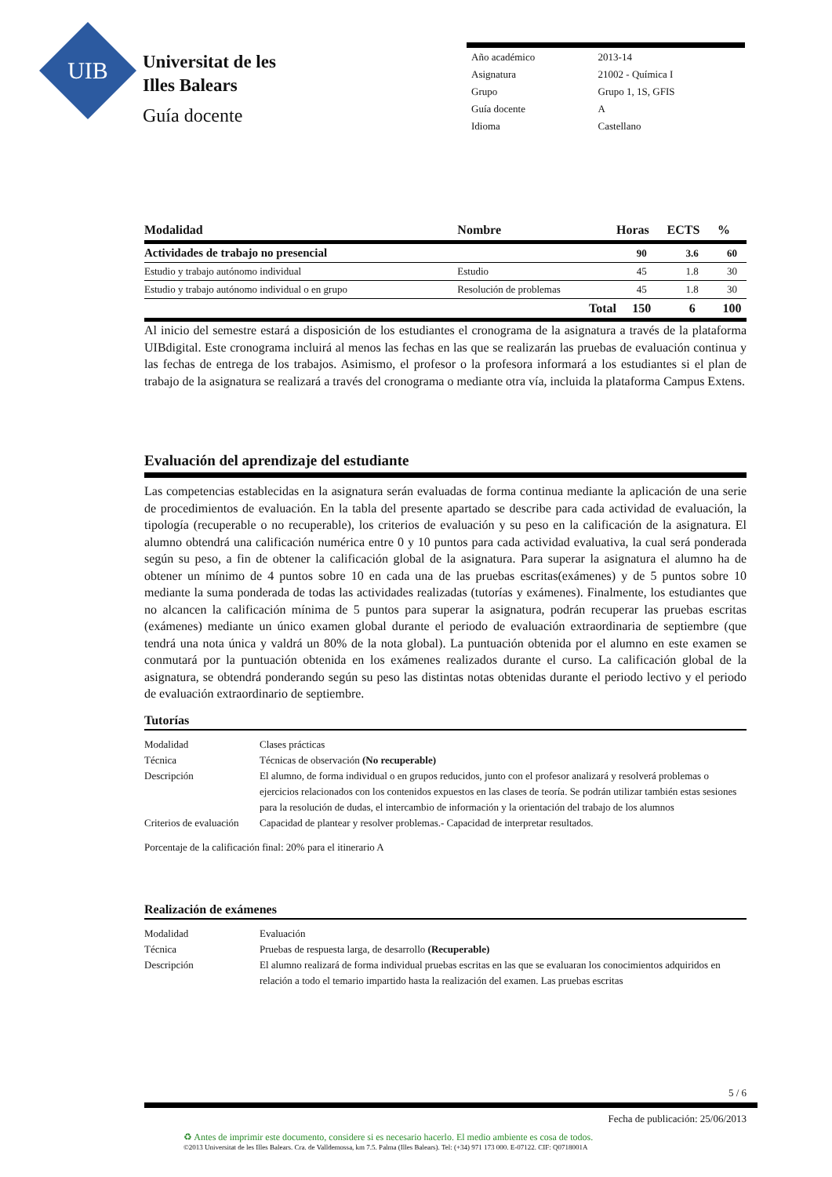UIB
Universitat de les
Illes Balears
Guía docente
| Año académico | 2013-14 |
| Asignatura | 21002 - Química I |
| Grupo | Grupo 1, 1S, GFIS |
| Guía docente | A |
| Idioma | Castellano |
| Modalidad | Nombre | Horas | ECTS | % |
| --- | --- | --- | --- | --- |
| Actividades de trabajo no presencial | | 90 | 3.6 | 60 |
| Estudio y trabajo autónomo individual | Estudio | 45 | 1.8 | 30 |
| Estudio y trabajo autónomo individual o en grupo | Resolución de problemas | 45 | 1.8 | 30 |
| | Total | 150 | 6 | 100 |
Al inicio del semestre estará a disposición de los estudiantes el cronograma de la asignatura a través de la plataforma UIBdigital. Este cronograma incluirá al menos las fechas en las que se realizarán las pruebas de evaluación continua y las fechas de entrega de los trabajos. Asimismo, el profesor o la profesora informará a los estudiantes si el plan de trabajo de la asignatura se realizará a través del cronograma o mediante otra vía, incluida la plataforma Campus Extens.
Evaluación del aprendizaje del estudiante
Las competencias establecidas en la asignatura serán evaluadas de forma continua mediante la aplicación de una serie de procedimientos de evaluación. En la tabla del presente apartado se describe para cada actividad de evaluación, la tipología (recuperable o no recuperable), los criterios de evaluación y su peso en la calificación de la asignatura. El alumno obtendrá una calificación numérica entre 0 y 10 puntos para cada actividad evaluativa, la cual será ponderada según su peso, a fin de obtener la calificación global de la asignatura. Para superar la asignatura el alumno ha de obtener un mínimo de 4 puntos sobre 10 en cada una de las pruebas escritas(exámenes) y de 5 puntos sobre 10 mediante la suma ponderada de todas las actividades realizadas (tutorías y exámenes). Finalmente, los estudiantes que no alcancen la calificación mínima de 5 puntos para superar la asignatura, podrán recuperar las pruebas escritas (exámenes) mediante un único examen global durante el periodo de evaluación extraordinaria de septiembre (que tendrá una nota única y valdrá un 80% de la nota global). La puntuación obtenida por el alumno en este examen se conmutará por la puntuación obtenida en los exámenes realizados durante el curso. La calificación global de la asignatura, se obtendrá ponderando según su peso las distintas notas obtenidas durante el periodo lectivo y el periodo de evaluación extraordinario de septiembre.
Tutorías
| Modalidad | Clases prácticas |
| Técnica | Técnicas de observación (No recuperable) |
| Descripción | El alumno, de forma individual o en grupos reducidos, junto con el profesor analizará y resolverá problemas o ejercicios relacionados con los contenidos expuestos en las clases de teoría. Se podrán utilizar también estas sesiones para la resolución de dudas, el intercambio de información y la orientación del trabajo de los alumnos |
| Criterios de evaluación | Capacidad de plantear y resolver problemas.- Capacidad de interpretar resultados. |
Porcentaje de la calificación final: 20% para el itinerario A
Realización de exámenes
| Modalidad | Evaluación |
| Técnica | Pruebas de respuesta larga, de desarrollo (Recuperable) |
| Descripción | El alumno realizará de forma individual pruebas escritas en las que se evaluaran los conocimientos adquiridos en relación a todo el temario impartido hasta la realización del examen. Las pruebas escritas |
5 / 6
Fecha de publicación: 25/06/2013
♻ Antes de imprimir este documento, considere si es necesario hacerlo. El medio ambiente es cosa de todos.
©2013 Universitat de les Illes Balears. Cra. de Valldemossa, km 7.5. Palma (Illes Balears). Tel: (+34) 971 173 000. E-07122. CIF: Q0718001A